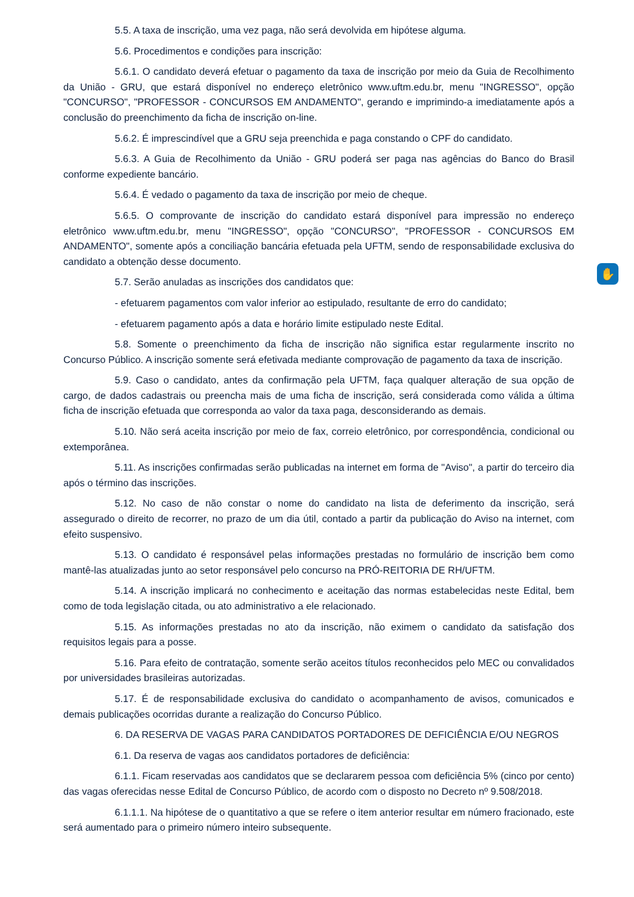✋
5.5. A taxa de inscrição, uma vez paga, não será devolvida em hipótese alguma.
5.6. Procedimentos e condições para inscrição:
5.6.1. O candidato deverá efetuar o pagamento da taxa de inscrição por meio da Guia de Recolhimento da União - GRU, que estará disponível no endereço eletrônico www.uftm.edu.br, menu "INGRESSO", opção "CONCURSO", "PROFESSOR - CONCURSOS EM ANDAMENTO", gerando e imprimindo-a imediatamente após a conclusão do preenchimento da ficha de inscrição on-line.
5.6.2. É imprescindível que a GRU seja preenchida e paga constando o CPF do candidato.
5.6.3. A Guia de Recolhimento da União - GRU poderá ser paga nas agências do Banco do Brasil conforme expediente bancário.
5.6.4. É vedado o pagamento da taxa de inscrição por meio de cheque.
5.6.5. O comprovante de inscrição do candidato estará disponível para impressão no endereço eletrônico www.uftm.edu.br, menu "INGRESSO", opção "CONCURSO", "PROFESSOR - CONCURSOS EM ANDAMENTO", somente após a conciliação bancária efetuada pela UFTM, sendo de responsabilidade exclusiva do candidato a obtenção desse documento.
5.7. Serão anuladas as inscrições dos candidatos que:
- efetuarem pagamentos com valor inferior ao estipulado, resultante de erro do candidato;
- efetuarem pagamento após a data e horário limite estipulado neste Edital.
5.8. Somente o preenchimento da ficha de inscrição não significa estar regularmente inscrito no Concurso Público. A inscrição somente será efetivada mediante comprovação de pagamento da taxa de inscrição.
5.9. Caso o candidato, antes da confirmação pela UFTM, faça qualquer alteração de sua opção de cargo, de dados cadastrais ou preencha mais de uma ficha de inscrição, será considerada como válida a última ficha de inscrição efetuada que corresponda ao valor da taxa paga, desconsiderando as demais.
5.10. Não será aceita inscrição por meio de fax, correio eletrônico, por correspondência, condicional ou extemporânea.
5.11. As inscrições confirmadas serão publicadas na internet em forma de "Aviso", a partir do terceiro dia após o término das inscrições.
5.12. No caso de não constar o nome do candidato na lista de deferimento da inscrição, será assegurado o direito de recorrer, no prazo de um dia útil, contado a partir da publicação do Aviso na internet, com efeito suspensivo.
5.13. O candidato é responsável pelas informações prestadas no formulário de inscrição bem como mantê-las atualizadas junto ao setor responsável pelo concurso na PRÓ-REITORIA DE RH/UFTM.
5.14. A inscrição implicará no conhecimento e aceitação das normas estabelecidas neste Edital, bem como de toda legislação citada, ou ato administrativo a ele relacionado.
5.15. As informações prestadas no ato da inscrição, não eximem o candidato da satisfação dos requisitos legais para a posse.
5.16. Para efeito de contratação, somente serão aceitos títulos reconhecidos pelo MEC ou convalidados por universidades brasileiras autorizadas.
5.17. É de responsabilidade exclusiva do candidato o acompanhamento de avisos, comunicados e demais publicações ocorridas durante a realização do Concurso Público.
6. DA RESERVA DE VAGAS PARA CANDIDATOS PORTADORES DE DEFICIÊNCIA E/OU NEGROS
6.1. Da reserva de vagas aos candidatos portadores de deficiência:
6.1.1. Ficam reservadas aos candidatos que se declararem pessoa com deficiência 5% (cinco por cento) das vagas oferecidas nesse Edital de Concurso Público, de acordo com o disposto no Decreto nº 9.508/2018.
6.1.1.1. Na hipótese de o quantitativo a que se refere o item anterior resultar em número fracionado, este será aumentado para o primeiro número inteiro subsequente.